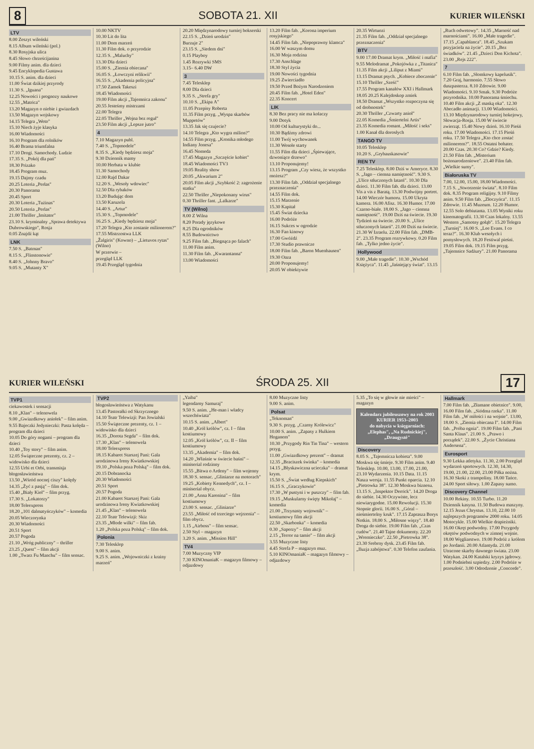8 SOBOTA 21. XII KURIER WILEŃSKI
LTV
8.00 Zeszyt wileński
8.15 Album wileński (pol.)
8.30 Rosyjska ulica
8.45 Słowo chrześcijanina
9.00 Filmy anim. dla dzieci
9.45 Encyklopedia Gustawa
10.15 S. anim. dla dzieci
11.00 Świat dzikiej przyrody
11.30 S. „Iguana"
12.25 Nowości i prognozy naukowe
12.55 „Matrica"
13.20 Magazyn o niebie i gwiazdach
13.50 Magazyn wojskowy
14.15 Telegra „Weto"
15.10 Niech żyje klasyka
16.00 Wiadomości
16.10 Program dla rolników
16.40 Brama triumfalna
17.10 Drogi. Samochody. Ludzie
17.35 S. „Pokój dla pań"
18.30 Prizako
18.45 Program muz.
19.15 Dajmy czadu
20.25 Loteria „Perłas"
20.30 Panorama
20.45 Sport
20.30 Loteria „Tużinas"
20.50 Loteria „Perlas"
21.00 Thriller „Imitator"
23.10 S. kryminalny „Sprawa detektywa Dubrowskiego", Rosja
0.05 Znajdź kąt
LNK
7.50 S. „Batman"
8.15 S. „Flinstonowie"
8.40 S. „Johnny Bravo"
9.05 S. „Mutanty X"
10.00 NKTV
10.30 Lit do lita
11.00 Dom marzeń
11.30 Film dok. o przyrodzie
12.35 S. „Maluchy"
13.30 Dla dzieci
15.00 S. „Ziemia obiecana"
16.05 S. „Łowczyni relikwii"
16.55 S. „Akademia policyjna"
17.50 Zamek Takeszi
18.45 Wiadomości
19.00 Film akcji „Tajemnica zakonu"
20.55 Jesteśmy mistrzami
22.00 Telegra
22.05 Thriller „Wojna bez reguł"
23.50 Film akcji „Lepsze jutro"
4
7.10 Magazyn publ.
7.40 S. „Topmodele"
8.35 S. „Kiedy będziesz moja"
9.30 Dziennik mamy
10.00 Herbata w klubie
11.30 Samochody
12.00 Rajd Dakar
12.20 S. „Wesoły wdowiec"
12.50 Dla rybaków
13.20 Budując dom
13.50 Karuzela
14.40 S. „Artur"
15.30 S. „Topmodele"
16.25 S. „Kiedy będziesz moja"
17.20 Telegra „Kto zostanie milionerem?"
17.55 Mistrzostwa LLK
„Žalgiris" (Kowno) – „Lietuvos rytas" (Wilno)
W przerwie –
przegląd LLK
19.45 Przegląd tygodnia
20.20 Międzynarodowy turniej bokserski
22.15 S. „Dzień urodzin"
Burzuje 2"
23.15 S. „Siedem dni"
0.15 Playboy
1.45 Rozrywki SMS
3.15– 6.40 DW
3
7.45 Telesklep
8.00 Dla dzieci
9.35 S. „Strefa gry"
10.10 S. „Ekipa A"
11.05 Przepisy Roberta
11.35 Film przyg. „Wyspa skarbów Muppetów"
13.35 Jak się czujecie?
14.10 Telegra „Kto wygra milion?"
14.55 Film przyg. „Kronika młodego Indiany Jonesa"
16.45 Nomeda
17.45 Magazyn „Szczęście kobiet"
18.45 Wiadomości TV3
19.05 Reality show
20.05 „Akwarium 2"
20.05 Film akcji „Szybkość 2: zagrożenie statku"
22.50 Thriller „Niepokonany wirus"
0.30 Thriller fant. „Lalkarze"
TV (Wilno)
8.00 Z Wilna
8.20 Porady językowe
8.25 Dla ogrodników
8.55 Budownictwo
9.25 Film fab. „Biegnąca po falach"
11.00 Film anim.
11.30 Film fab. „Kwarantanna"
13.00 Wiadomości
13.20 Film fab. „Korona imperium rosyjskiego"
14.45 Film fab. „Niepoprawny klamca"
16.00 W waszym domu
16.30 Moja rodzina
17.30 Anschlage
18.30 Styl życia
19.00 Nowości tygodnia
19.25 Zwierciadło
19.50 Przed Bożym Narodzeniem
20.45 Film fab. „Hotel Eden"
22.35 Koncert
LIK
8.30 Bez pracy nie ma kołaczy
9.00 Dotyk
10.00 Od kulturystyki do...
10.30 Bądźmy zdrowi
11.00 Twój wychowanek
11.30 Wesołe starty
11.55 Film dla dzieci „Śpiewające, dzwoniące drzewo"
13.10 Proponujemy!
13.15 Program „Czy wiesz, że wszystko możesz?"
13.30 Film fab. „Oddział specjalnego przeznaczenia"
14.55 Film dok.
15.15 Marzenie
15.30 Kapitał
15.45 Świat dziecka
16.00 Podróże
16.15 Sukces w ogrodzie
16.30 Fan kinowy
17.00 Gwóźdź
17.30 Studio prawnicze
18.00 Film fab. „Baron Muenhausen"
19.30 Oaza
20.00 Proponujemy!
20.05 W obiektywie
20.35 Wirtuozi
21.35 Film fab. „Oddział specjalnego przeznaczenia"
BTV
9.00 17.00 Dramat krym. „Miłość i mafia"
9.55 Melodramat „Pokojówka z „Titanica"
11.35 Film akcji „Liliput z Miami"
13.15 Dramat psych. „Kobiece zboczenie"
15.10 Thriller „Sześć"
17.55 Program kanałów XXI i Hallmark
18.05 20.25 Kalejdoskop zmiek
18.50 Dramat „Wszystko rozpoczyna się od drobnostek"
20.30 Thriller „Czwarty anioł"
22.05 Komedia „Śmiertelni Artis"
23.35 Komedia romant. „Miłość i seks"
1.00 Kanał dla dorosłych
TANGO TV
10.05 Telesklep
10.20 S. „Grybauskasowie"
REN TV
7.25 Telesklep. 8.00 Dziś w Ameryce. 8.30 S. „Jago – ciemna namiętność". 9.30 S. „Ulice stłuczonych latarń". 10.30 Dla dzieci. 11.30 Film fab. dla dzieci. 13.00 Vis a vis z Baratą. 13.30 Podwójny portret. 14.00 Wieczór humoru. 15.00 Ukryta kamera. 16.00 Afisz. 16.30 Humor. 17.00 Czarno-białe. 18.00 S. „Jago – ciemna namiętność". 19.00 Dziś na świecie. 19.30 Tydzień na świecie. 20.00 S. „Ulice stłuczonych latarń". 21.00 Dziś na świecie. 21.30 W Izraelu. 22.00 Film fab. „DMB-2". 23.35 Program rozrywkowy. 0.20 Film fab. „Tylko jedno życie".
Hollywood
9.00 „Małe tragedie". 10.30 „Wschód Księżyca". 11.45 „Jaśniejący świat". 13.15 „Ruch odwetowy". 14.35 „Marność nad marnościami". 16.00 „Małe tragedie". 17.15 „Capablanca". 18.45 „Szukam przyjaciela na życie". 20.15 „Bez świadków". 21.45 „Dzieci Don Kichota". 23.00 „Rejs 222".
7
6.10 Film fab. „Słomkowy kapelusik". 7.20 Graj, harmonio. 7.55 Słowo duszpasterza. 8.10 Zdrowie. 9.00 Wiadomości. 9.10 Smak. 9.30 Podróże przyrodnika. 10.00 Panorama śmiechu. 10.40 Film akcji „Z maską oka". 12.30 Abecadło animacji. 13.00 Wiadomości. 13.10 Międzynarodowy turniej hokejowy, Słowacja-Rosja. 15.00 W świecie zwierząt. 15.40 Nowy dzień. 16.10 Pieśń roku. 17.00 Wiadomości. 17.15 Pieśń roku. 17.50 Telegra „Kto chce zostać milionerem?". 18.55 Ostatni bohater. 20.00 Czas. 20.30 Co? Gdzie? Kiedy. 21.50 Film fab. „Misterium bożonarodzeniowe". 23.40 Film fab. „Wielkie sumy".
Białoruska TV
7.00, 12.00, 15.00, 18.00 Wiadomości. 7.15 S. „Stworzenie świata". 8.10 Film dok. 8.35 Program religijny. 9.10 Filmy anim. 9.50 Film fab. „Złoczyńca". 11.15 Zdrowie. 11.45 Muzeum. 12.20 Humor. 12.55 Solo debiutanta. 13.05 Wyniki roku kinematografii. 13.30 Czas lokalny. 13.55 Western „Samotny gołąb". 15.20 Telegra „Turniej". 16.00 S. „Lee Evans. I co teraz?". 16.30 Klub wesołych i pomysłowych. 18.20 Festiwal pieśni. 19.05 Film dok. 19.15 Film przyg. „Tajemnice Sadżury". 21.00 Panorama
KURIER WILEŃSKI ŚRODA 25. XII 17
TVP1
ciekawostek i sensacji
8.10 „Klan" – telenowela
9.00 „Gwiazdkowy aniołek" – film anim.
9.55 Bajeczki Jedynieczki: Pasta kolęda – program dla dzieci
10.05 Do góry nogami – program dla dzieci
10.40 „Toy story" – film anim.
12.05 Świąteczne prezenty, cz. 2 – widowisko dla dzieci
12.55 Urbi et Orbi, transmisja błogosławieństwa
13.50 „Wśród nocnej ciszy" kolędy
14.35 „Żyć z pasją" – film dok.
15.40 „Biały Kieł" – film przyg.
17.30 S. „Lokatorzy"
18.00 Teleexpress
18.20 „101 dalmatyńczyków" – komedia
20.05 Wieczorynka
20.30 Wiadomości
20.51 Sport
20.57 Pogoda
21.10 „Wróg publiczny" – thriller
23.25 „Quest" – film akcji
1.00 „Twarz Fu Manchu" – film sensac.
TVP2
błogosławieństwa z Watykanu
13.45 Pastorałki od Skrzycznego
14.10 Teatr Telewizji: Pan Jowialski
15.50 Świąteczne prezenty, cz. 1 – widowisko dla dzieci
16.35 „Dorota Segda" – film dok.
17.30 „Klan" – telenowela
18.00 Teleexpress
18.15 Kabaret Starszej Pani: Gala urodzinowa Ireny Kwiatkowskiej
19.10 „Polska poza Polską" – film dok.
20.15 Dobranocka
20.30 Wiadomości
20.51 Sport
20.57 Pogoda
21.00 Kabaret Starszej Pani: Gala urodzinowa Ireny Kwiatkowskiej
21.45 „Klan" – telenowela
22.10 Teatr Telewizji: Skiz
23.35 „Młode wilki" – film fab.
1.20 „Polska poza Polską" – film dok.
Polonia
7.30 Telesklep
9.00 S. anim.
9.25 S. anim. „Wojowniczki z krainy marzeń"
„Yaiba"
legendarny Samuraj"
9.50 S. anim. „He-man i władcy wszechświata"
10.15 S. anim. „Albert"
10.40 „Król królów", cz. I – film kostiumowy
12.05 „Król królów", cz. II – film kostiumowy
13.35 „Akademia" – film dok.
14.20 „Właśnie w świecie baśni" – miniserial rodzinny
15.55 „Bitwa o Ardeny" – film wojenny
18.30 S. sensac. „Gliniarze na motorach"
19.25 „Kobiety Kennedych", cz. I – miniserial obycz.
21.00 „Anna Karenina" – film kostiumowy
23.00 S. sensac. „Gliniarze"
23.55 „Miłość od trzeciego wejrzenia" – film obycz.
1.15 „Airboss" – film sensac.
2.50 Styl – magazyn
3.20 S. anim. „Mission Hill"
TV4
7.00 Muzyczny VIP
7.30 KINOmaniaK – magazyn filmowy – odjazdowy
8.00 Muzyczne listy
9.00 S. anim.
Polsat
„Teknoman"
9.30 S. przyg. „Czarny Królewicz"
10.00 S. anim. „Zapasy z Hulkiem Hoganem"
10.30 „Przygody Rin Tin Tina" – western przyg.
11.00 „Gwiazdkowy prezent" – dramat
12.35 „Braciszek świnka" – komedia
14.15 „Błyskawiczna ucieczka" – dramat krym.
15.50 S. „Świat według Kiepskich"
16.15 S. „Graczykowie"
17.30 „W pustyni i w puszczy" – film fab.
19.15 „Muskularny święty Mikołaj" – komedia
21.00 „Trzynasty wojownik" – kostiumowy film akcji
22.50 „Skarbonka" – komedia
0.30 „Saperzy" – film akcji
2.15 „Terror na tamie" – film akcji
3.55 Muzyczne listy
4.45 Strefa P – magazyn muz.
5.10 KINOmaniaK – magazyn filmowy – odjazdowy
5.35 „To się w głowie nie mieści" – magazyn
Kalendarz jubileuszowy na rok 2003
KURIER 1953–2003
do nabycia w księgarniach: „Elephas", „Na Rudnickiej", „Draugystė"
Discovery
8.05 S. „Tajemnicza kobieta". 9.00 Moskwa się śmieje. 9.30 Film anim. 9.40 Telesklep. 10.00, 13.00, 17.00, 21.00, 23.10 Wydarzenia. 10.15 Data. 11.15 Nasza wersja. 11.55 Punkt oparcia. 12.10 „Pietrowka 38". 12.30 Moskwa biznesu. 13.15 S. „Inspektor Derrick". 14.20 Droga do siebie. 14.30 Oczywiste, lecz niewiarygodne. 15.00 Rewolucji. 15.30 Stopnie glorii. 16.00 S. „Góral – nieśmiertelny kruk". 17.15 Zaprasza Borys Notkin. 18.00 S. „Miłosne więzy". 18.40 Droga do siebie. 19.00 Film fab. „Czas cudów". 21.40 Tajne dokumenty. 22.20 „Wremieczko". 22.50 „Pietrowka 38". 23.30 Srebrny dysk. 23.45 Film fab. „Iluzja zabójstwa". 0.30 Telefon zaufania.
Hallmark
7.00 Film fab. „Złamane obietnice". 9.00, 16.00 Film fab. „Siódma rzeka". 11.00 Film fab. „W miłości i na wojnie". 13.00, 18.00 S. „Ziemia obiecana I". 14.00 Film fab. „Próba ognia". 19.00 Film fab. „Pani Santa Klaus". 21.00 S. „Prawo i porządek". 22.00 S. „Życie Christiana Andersena".
Eurosport
9.30 Lekka atletyka. 11.30, 2.00 Przegląd wydarzeń sportowych. 12.30, 14.30, 19.00, 21.00, 22.00, 23.00 Piłka nożna. 16.30 Skoki z trampoliny. 18.00 Tańce. 24.00 Sport siłowy. 1.00 Zapasy sumo.
Discovery Channel
10.00 Rekiny. 10.55 Turbo. 11.20 Dziennik kasyna. 11.50 Budowa maszyny. 12.15 Jezus Chrystus. 13.10, 22.00 10 najlepszych programów 2000 roku. 14.05 Motocykle. 15.00 Wielkie drapieżniki. 16.00 Okręt podwodny. 17.00 Przygody okrętów podwodnych w zimnej wojnie. 18.00 Węgliarstwo. 19.00 Podróż z królem po Jordanii. 20.00 Atlantyda. 21.00 Utracone skarby dawnego świata. 23.00 Watykan. 24.00 Katalski kryzys jądrowy. 1.00 Podniebni szpiedzy. 2.00 Podróże w przeszłość. 3.00 Odrodzenie „Concorde".